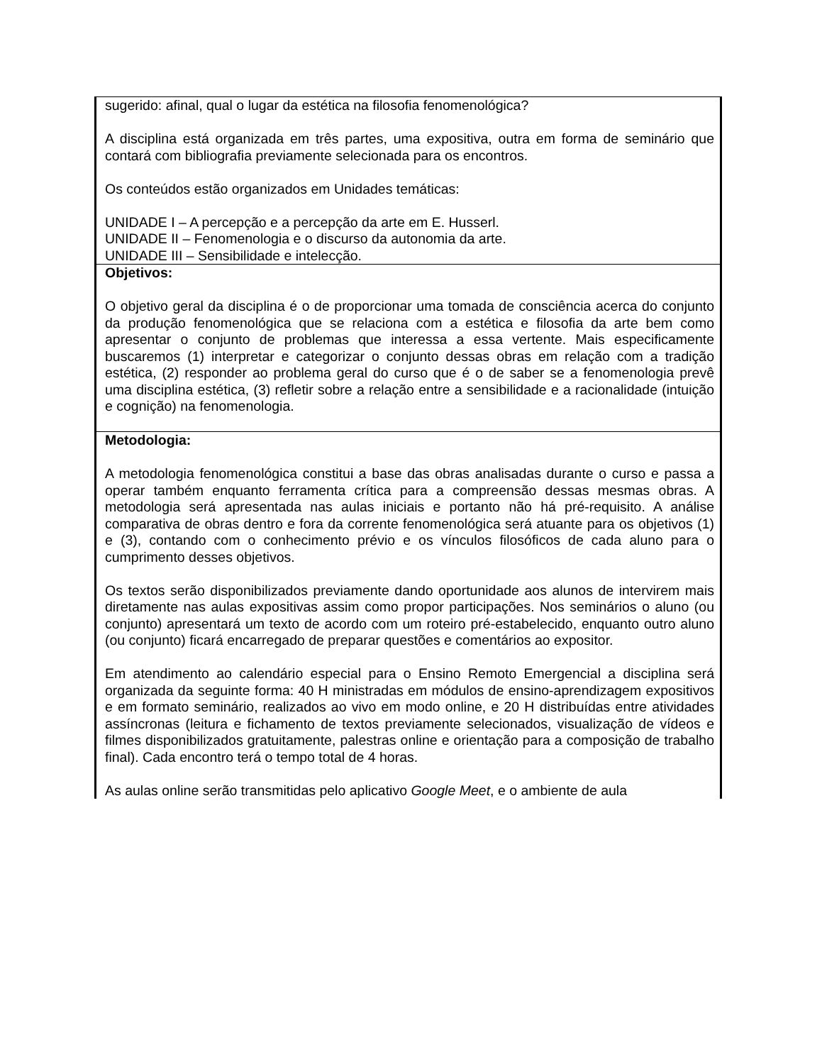| sugerido: afinal, qual o lugar da estética na filosofia fenomenológica? A disciplina está organizada em três partes, uma expositiva, outra em forma de seminário que contará com bibliografia previamente selecionada para os encontros. Os conteúdos estão organizados em Unidades temáticas: UNIDADE I – A percepção e a percepção da arte em E. Husserl. UNIDADE II – Fenomenologia e o discurso da autonomia da arte. UNIDADE III – Sensibilidade e intelecção. |
| Objetivos: O objetivo geral da disciplina é o de proporcionar uma tomada de consciência acerca do conjunto da produção fenomenológica que se relaciona com a estética e filosofia da arte bem como apresentar o conjunto de problemas que interessa a essa vertente. Mais especificamente buscaremos (1) interpretar e categorizar o conjunto dessas obras em relação com a tradição estética, (2) responder ao problema geral do curso que é o de saber se a fenomenologia prevê uma disciplina estética, (3) refletir sobre a relação entre a sensibilidade e a racionalidade (intuição e cognição) na fenomenologia. |
| Metodologia: A metodologia fenomenológica constitui a base das obras analisadas durante o curso e passa a operar também enquanto ferramenta crítica para a compreensão dessas mesmas obras. A metodologia será apresentada nas aulas iniciais e portanto não há pré-requisito. A análise comparativa de obras dentro e fora da corrente fenomenológica será atuante para os objetivos (1) e (3), contando com o conhecimento prévio e os vínculos filosóficos de cada aluno para o cumprimento desses objetivos. Os textos serão disponibilizados previamente dando oportunidade aos alunos de intervirem mais diretamente nas aulas expositivas assim como propor participações. Nos seminários o aluno (ou conjunto) apresentará um texto de acordo com um roteiro pré-estabelecido, enquanto outro aluno (ou conjunto) ficará encarregado de preparar questões e comentários ao expositor. Em atendimento ao calendário especial para o Ensino Remoto Emergencial a disciplina será organizada da seguinte forma: 40 H ministradas em módulos de ensino-aprendizagem expositivos e em formato seminário, realizados ao vivo em modo online, e 20 H distribuídas entre atividades assíncronas (leitura e fichamento de textos previamente selecionados, visualização de vídeos e filmes disponibilizados gratuitamente, palestras online e orientação para a composição de trabalho final). Cada encontro terá o tempo total de 4 horas. As aulas online serão transmitidas pelo aplicativo Google Meet , e o ambiente de aula |